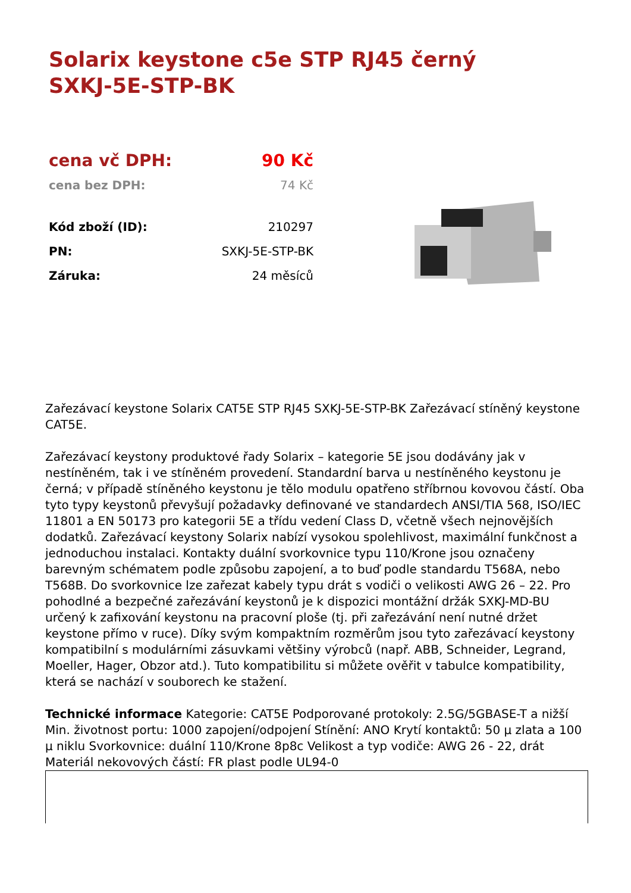Solarix keystone c5e STP RJ45 černý SXKJ-5E-STP-BK
| cena vč DPH: | 90 Kč |
| cena bez DPH: | 74 Kč |
| Kód zboží (ID): | 210297 |
| PN: | SXKJ-5E-STP-BK |
| Záruka: | 24 měsíců |
Zařezávací keystone Solarix CAT5E STP RJ45 SXKJ-5E-STP-BK Zařezávací stíněný keystone CAT5E.
Zařezávací keystony produktové řady Solarix – kategorie 5E jsou dodávány jak v nestíněném, tak i ve stíněném provedení. Standardní barva u nestíněného keystonu je černá; v případě stíněného keystonu je tělo modulu opatřeno stříbrnou kovovou částí. Oba tyto typy keystonů převyšují požadavky definované ve standardech ANSI/TIA 568, ISO/IEC 11801 a EN 50173 pro kategorii 5E a třídu vedení Class D, včetně všech nejnovějších dodatků. Zařezávací keystony Solarix nabízí vysokou spolehlivost, maximální funkčnost a jednoduchou instalaci. Kontakty duální svorkovnice typu 110/Krone jsou označeny barevným schématem podle způsobu zapojení, a to buď podle standardu T568A, nebo T568B. Do svorkovnice lze zařezat kabely typu drát s vodiči o velikosti AWG 26 – 22. Pro pohodlné a bezpečné zařezávání keystonů je k dispozici montážní držák SXKJ-MD-BU určený k zafixování keystonu na pracovní ploše (tj. při zařezávání není nutné držet keystone přímo v ruce). Díky svým kompaktním rozměrům jsou tyto zařezávací keystony kompatibilní s modulárními zásuvkami většiny výrobců (např. ABB, Schneider, Legrand, Moeller, Hager, Obzor atd.). Tuto kompatibilitu si můžete ověřit v tabulce kompatibility, která se nachází v souborech ke stažení.
Technické informace Kategorie: CAT5E Podporované protokoly: 2.5G/5GBASE-T a nižší Min. životnost portu: 1000 zapojení/odpojení Stínění: ANO Krytí kontaktů: 50 µ zlata a 100 µ niklu Svorkovnice: duální 110/Krone 8p8c Velikost a typ vodiče: AWG 26 - 22, drát Materiál nekovových částí: FR plast podle UL94-0